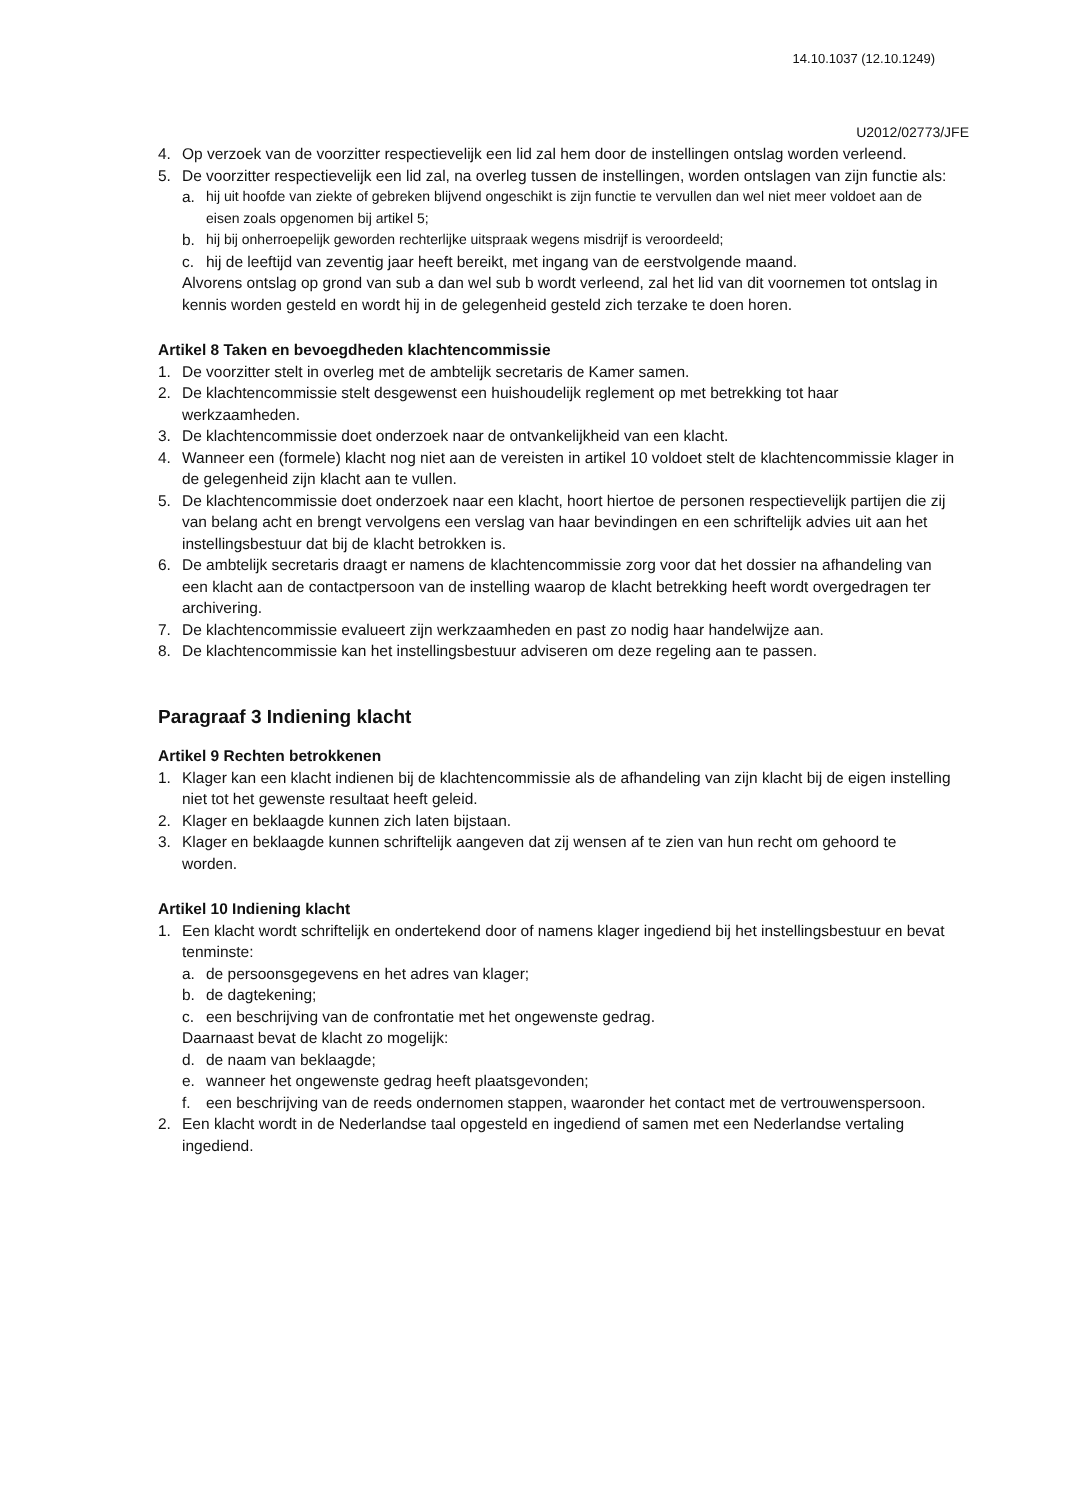14.10.1037 (12.10.1249)
U2012/02773/JFE
4. Op verzoek van de voorzitter respectievelijk een lid zal hem door de instellingen ontslag worden verleend.
5. De voorzitter respectievelijk een lid zal, na overleg tussen de instellingen, worden ontslagen van zijn functie als:
a. hij uit hoofde van ziekte of gebreken blijvend ongeschikt is zijn functie te vervullen dan wel niet meer voldoet aan de eisen zoals opgenomen bij artikel 5;
b. hij bij onherroepelijk geworden rechterlijke uitspraak wegens misdrijf is veroordeeld;
c. hij de leeftijd van zeventig jaar heeft bereikt, met ingang van de eerstvolgende maand.
Alvorens ontslag op grond van sub a dan wel sub b wordt verleend, zal het lid van dit voornemen tot ontslag in kennis worden gesteld en wordt hij in de gelegenheid gesteld zich terzake te doen horen.
Artikel 8 Taken en bevoegdheden klachtencommissie
1. De voorzitter stelt in overleg met de ambtelijk secretaris de Kamer samen.
2. De klachtencommissie stelt desgewenst een huishoudelijk reglement op met betrekking tot haar werkzaamheden.
3. De klachtencommissie doet onderzoek naar de ontvankelijkheid van een klacht.
4. Wanneer een (formele) klacht nog niet aan de vereisten in artikel 10 voldoet stelt de klachtencommissie klager in de gelegenheid zijn klacht aan te vullen.
5. De klachtencommissie doet onderzoek naar een klacht, hoort hiertoe de personen respectievelijk partijen die zij van belang acht en brengt vervolgens een verslag van haar bevindingen en een schriftelijk advies uit aan het instellingsbestuur dat bij de klacht betrokken is.
6. De ambtelijk secretaris draagt er namens de klachtencommissie zorg voor dat het dossier na afhandeling van een klacht aan de contactpersoon van de instelling waarop de klacht betrekking heeft wordt overgedragen ter archivering.
7. De klachtencommissie evalueert zijn werkzaamheden en past zo nodig haar handelwijze aan.
8. De klachtencommissie kan het instellingsbestuur adviseren om deze regeling aan te passen.
Paragraaf 3 Indiening klacht
Artikel 9 Rechten betrokkenen
1. Klager kan een klacht indienen bij de klachtencommissie als de afhandeling van zijn klacht bij de eigen instelling niet tot het gewenste resultaat heeft geleid.
2. Klager en beklaagde kunnen zich laten bijstaan.
3. Klager en beklaagde kunnen schriftelijk aangeven dat zij wensen af te zien van hun recht om gehoord te worden.
Artikel 10 Indiening klacht
1. Een klacht wordt schriftelijk en ondertekend door of namens klager ingediend bij het instellingsbestuur en bevat tenminste:
a. de persoonsgegevens en het adres van klager;
b. de dagtekening;
c. een beschrijving van de confrontatie met het ongewenste gedrag.
Daarnaast bevat de klacht zo mogelijk:
d. de naam van beklaagde;
e. wanneer het ongewenste gedrag heeft plaatsgevonden;
f. een beschrijving van de reeds ondernomen stappen, waaronder het contact met de vertrouwenspersoon.
2. Een klacht wordt in de Nederlandse taal opgesteld en ingediend of samen met een Nederlandse vertaling ingediend.